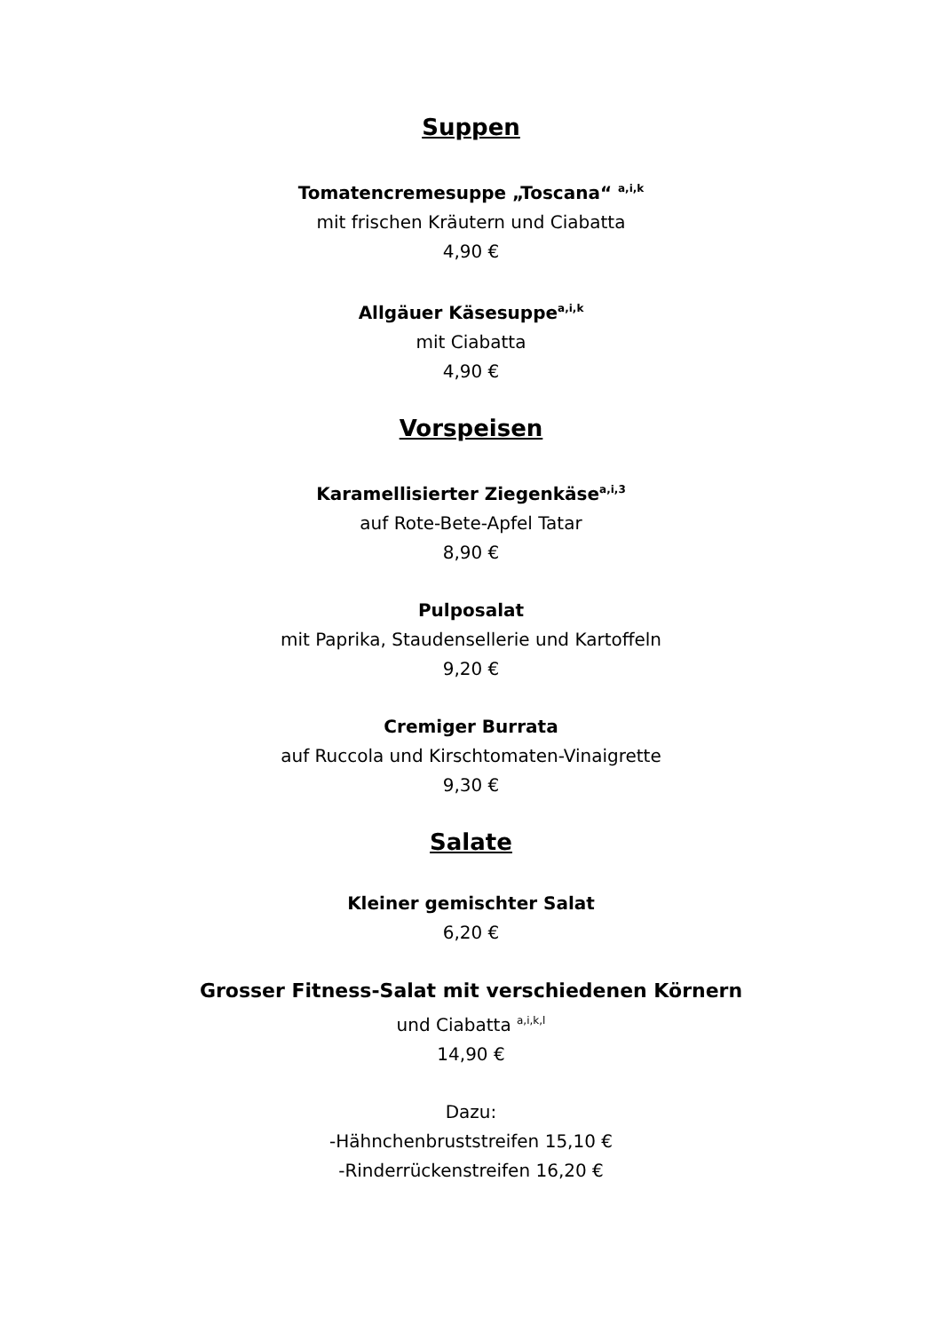Suppen
Tomatencremesuppe „Toscana“ <sup>a,i,k</sup>
mit frischen Kräutern und Ciabatta
4,90 €
Allgäuer Käsesuppe<sup>a,i,k</sup>
mit Ciabatta
4,90 €
Vorspeisen
Karamellisierter Ziegenkäse<sup>a,i,3</sup>
auf Rote-Bete-Apfel Tatar
8,90 €
Pulposalat
mit Paprika, Staudensellerie und Kartoffeln
9,20 €
Cremiger Burrata
auf Ruccola und Kirschtomaten-Vinaigrette
9,30 €
Salate
Kleiner gemischter Salat
6,20 €
Grosser Fitness-Salat mit verschiedenen Körnern
und Ciabatta <sup>a,i,k,l</sup>
14,90 €
Dazu:
-Hähnchenbruststreifen 15,10 €
-Rinderrückenstreifen 16,20 €